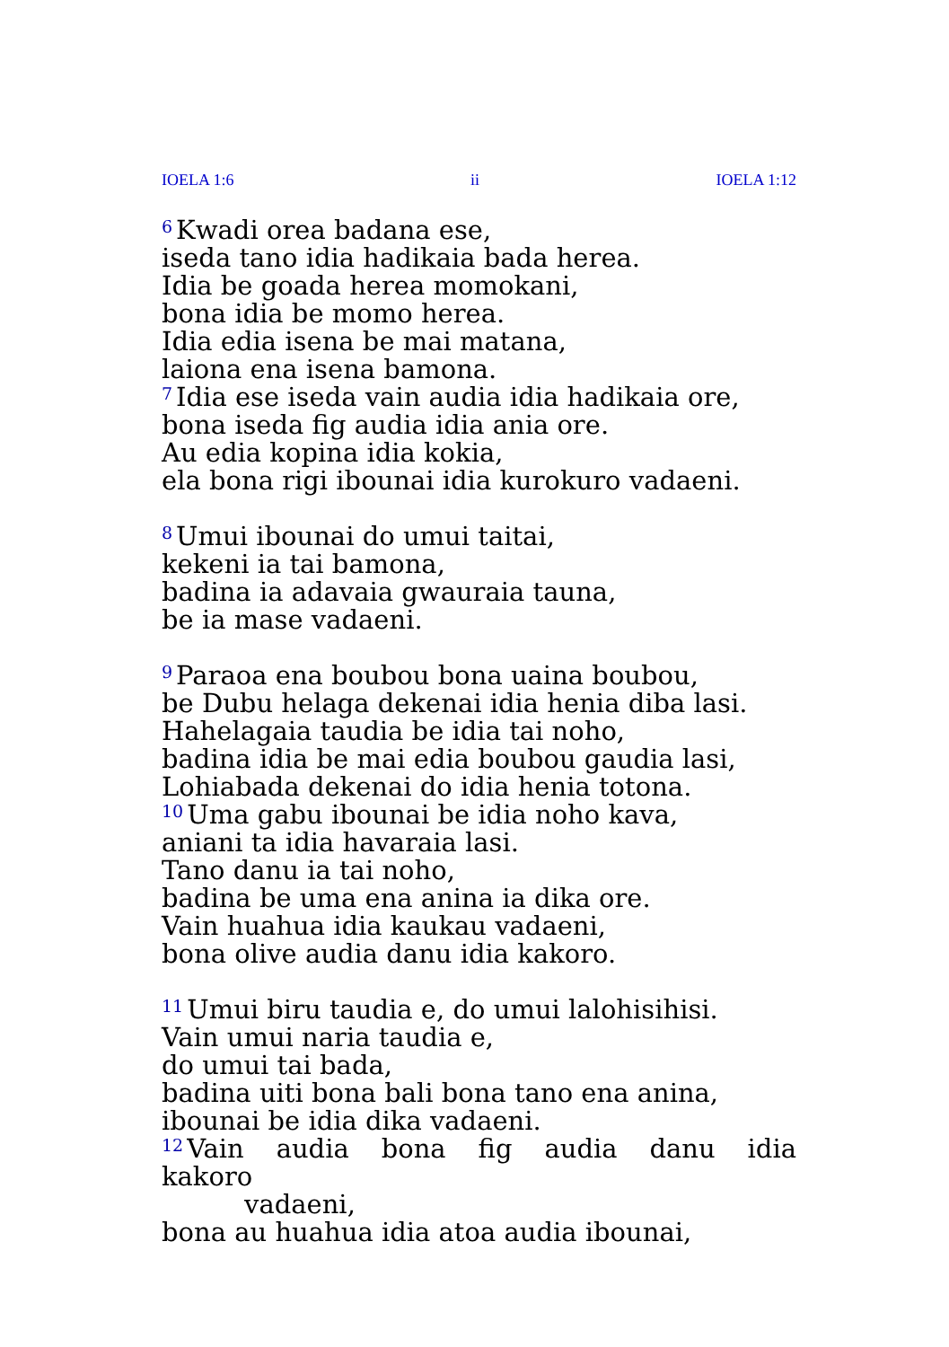IOELA 1:6 ii IOELA 1:12
<sup>6</sup> Kwadi orea badana ese,
iseda tano idia hadikaia bada herea.
Idia be goada herea momokani,
bona idia be momo herea.
Idia edia isena be mai matana,
laiona ena isena bamona.
<sup>7</sup> Idia ese iseda vain audia idia hadikaia ore,
bona iseda fig audia idia ania ore.
Au edia kopina idia kokia,
ela bona rigi ibounai idia kurokuro vadaeni.
<sup>8</sup> Umui ibounai do umui taitai,
kekeni ia tai bamona,
badina ia adavaia gwauraia tauna,
be ia mase vadaeni.
<sup>9</sup> Paraoa ena boubou bona uaina boubou,
be Dubu helaga dekenai idia henia diba lasi.
Hahelagaia taudia be idia tai noho,
badina idia be mai edia boubou gaudia lasi,
Lohiabada dekenai do idia henia totona.
<sup>10</sup> Uma gabu ibounai be idia noho kava,
aniani ta idia havaraia lasi.
Tano danu ia tai noho,
badina be uma ena anina ia dika ore.
Vain huahua idia kaukau vadaeni,
bona olive audia danu idia kakoro.
<sup>11</sup> Umui biru taudia e, do umui lalohisihisi.
Vain umui naria taudia e,
do umui tai bada,
badina uiti bona bali bona tano ena anina,
ibounai be idia dika vadaeni.
<sup>12</sup> Vain audia bona fig audia danu idia kakoro
vadaeni,
bona au huahua idia atoa audia ibounai,